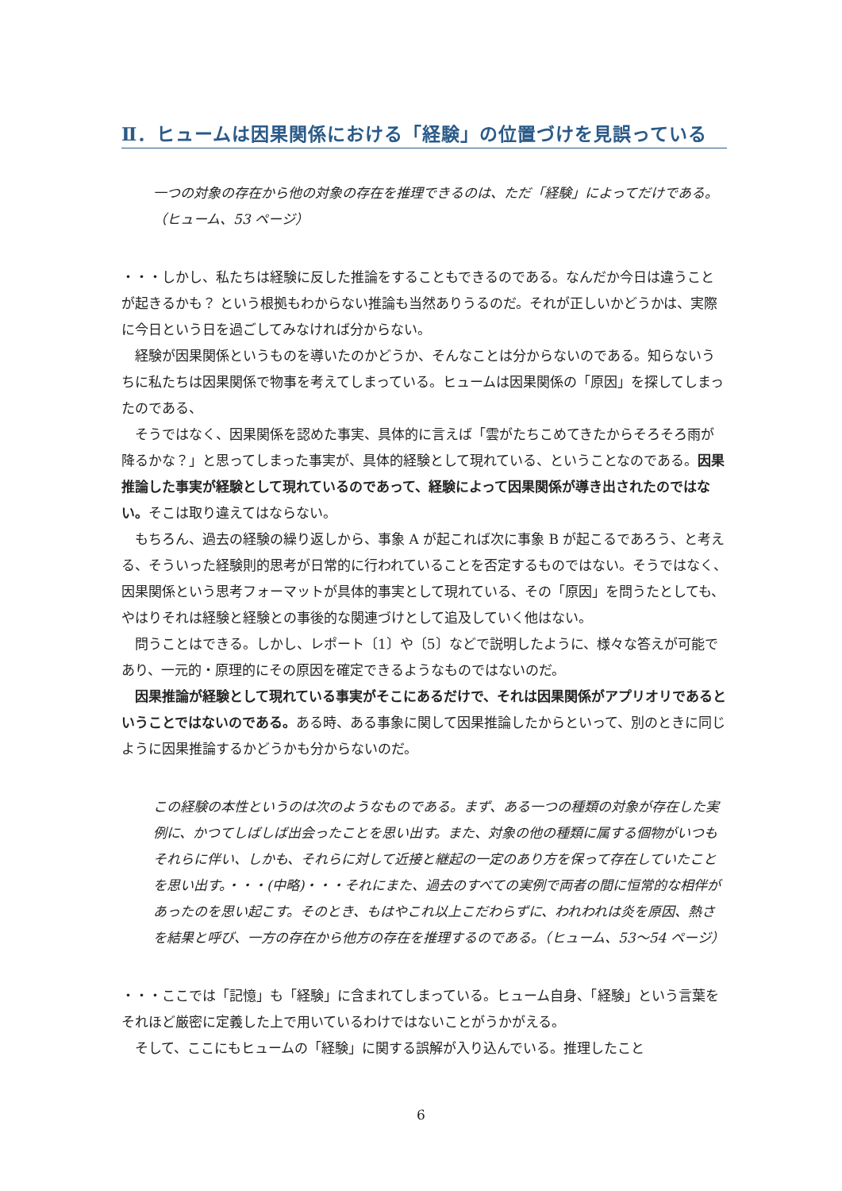Ⅱ．ヒュームは因果関係における「経験」の位置づけを見誤っている
一つの対象の存在から他の対象の存在を推理できるのは、ただ「経験」によってだけである。（ヒューム、53 ページ）
・・・しかし、私たちは経験に反した推論をすることもできるのである。なんだか今日は違うことが起きるかも？ という根拠もわからない推論も当然ありうるのだ。それが正しいかどうかは、実際に今日という日を過ごしてみなければ分からない。
経験が因果関係というものを導いたのかどうか、そんなことは分からないのである。知らないうちに私たちは因果関係で物事を考えてしまっている。ヒュームは因果関係の「原因」を探してしまったのである、
そうではなく、因果関係を認めた事実、具体的に言えば「雲がたちこめてきたからそろそろ雨が降るかな？」と思ってしまった事実が、具体的経験として現れている、ということなのである。因果推論した事実が経験として現れているのであって、経験によって因果関係が導き出されたのではない。そこは取り違えてはならない。
もちろん、過去の経験の繰り返しから、事象 A が起これば次に事象 B が起こるであろう、と考える、そういった経験則的思考が日常的に行われていることを否定するものではない。そうではなく、因果関係という思考フォーマットが具体的事実として現れている、その「原因」を問うたとしても、やはりそれは経験と経験との事後的な関連づけとして追及していく他はない。
問うことはできる。しかし、レポート〔1〕や〔5〕などで説明したように、様々な答えが可能であり、一元的・原理的にその原因を確定できるようなものではないのだ。
因果推論が経験として現れている事実がそこにあるだけで、それは因果関係がアプリオリであるということではないのである。ある時、ある事象に関して因果推論したからといって、別のときに同じように因果推論するかどうかも分からないのだ。
この経験の本性というのは次のようなものである。まず、ある一つの種類の対象が存在した実例に、かつてしばしば出会ったことを思い出す。また、対象の他の種類に属する個物がいつもそれらに伴い、しかも、それらに対して近接と継起の一定のあり方を保って存在していたことを思い出す。・・・(中略)・・・それにまた、過去のすべての実例で両者の間に恒常的な相伴があったのを思い起こす。そのとき、もはやこれ以上こだわらずに、われわれは炎を原因、熱さを結果と呼び、一方の存在から他方の存在を推理するのである。（ヒューム、53〜54 ページ）
・・・ここでは「記憶」も「経験」に含まれてしまっている。ヒューム自身、「経験」という言葉をそれほど厳密に定義した上で用いているわけではないことがうかがえる。
そして、ここにもヒュームの「経験」に関する誤解が入り込んでいる。推理したこと
6